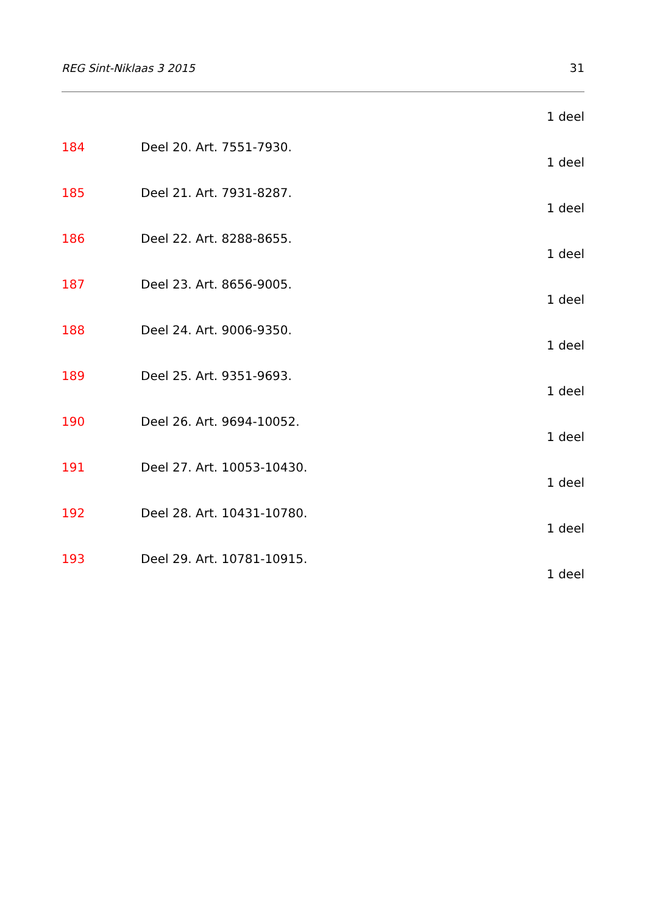REG Sint-Niklaas 3 2015 31
1 deel
184 Deel 20. Art. 7551-7930.
1 deel
185 Deel 21. Art. 7931-8287.
1 deel
186 Deel 22. Art. 8288-8655.
1 deel
187 Deel 23. Art. 8656-9005.
1 deel
188 Deel 24. Art. 9006-9350.
1 deel
189 Deel 25. Art. 9351-9693.
1 deel
190 Deel 26. Art. 9694-10052.
1 deel
191 Deel 27. Art. 10053-10430.
1 deel
192 Deel 28. Art. 10431-10780.
1 deel
193 Deel 29. Art. 10781-10915.
1 deel